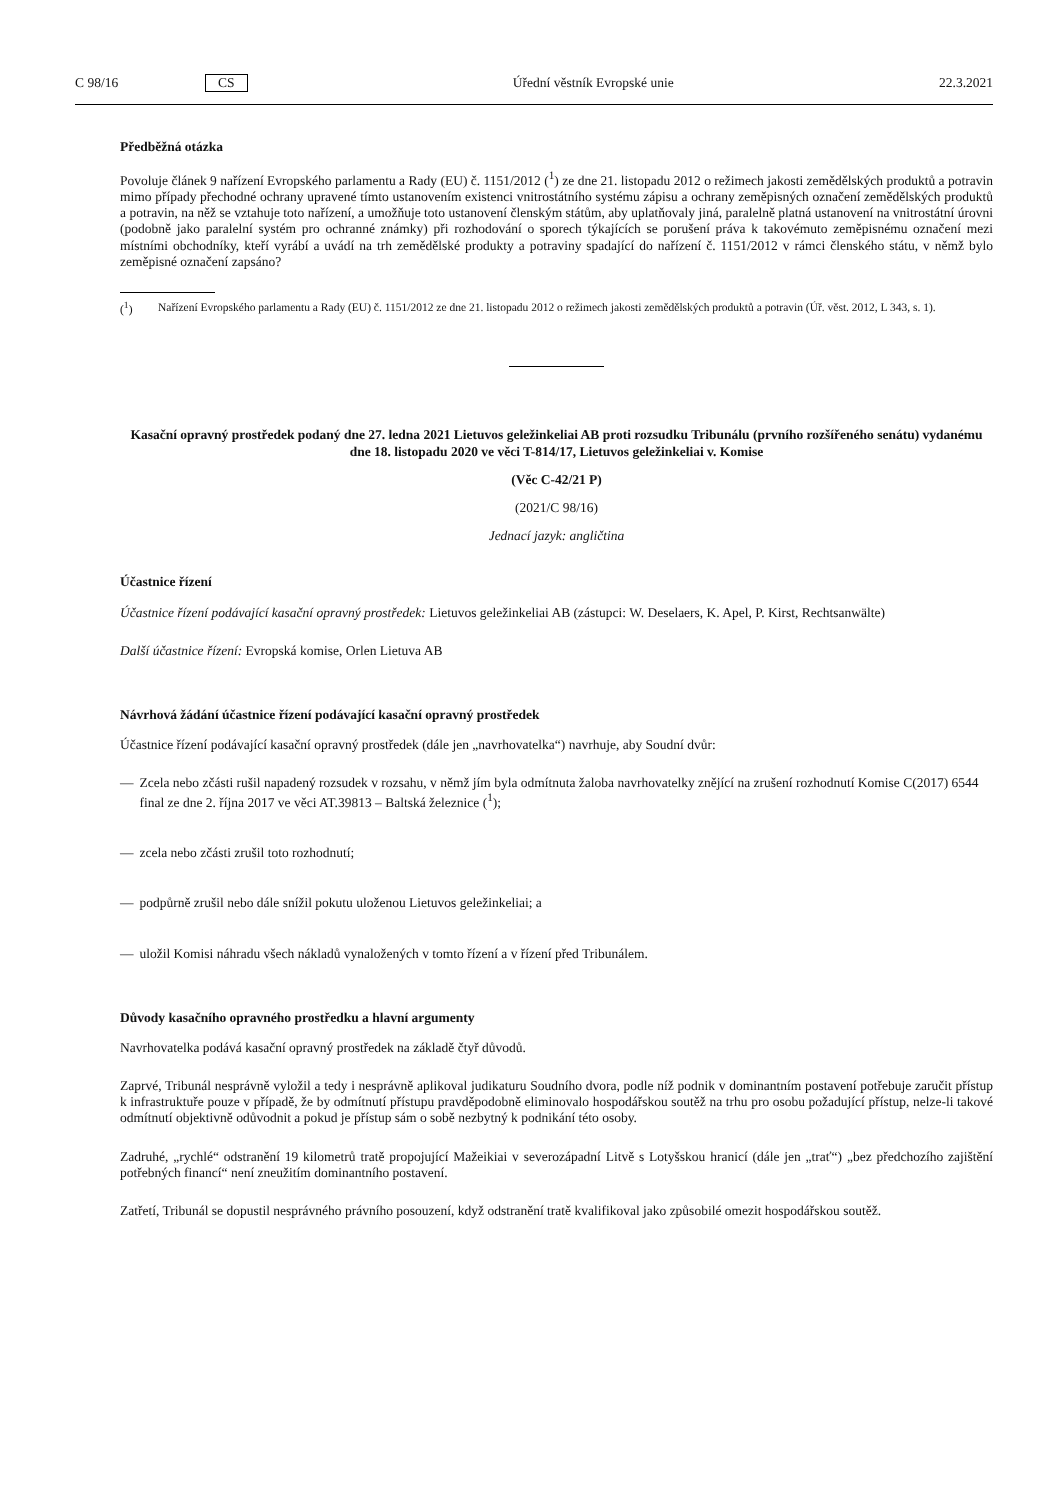C 98/16 CS Úřední věstník Evropské unie 22.3.2021
Předběžná otázka
Povoluje článek 9 nařízení Evropského parlamentu a Rady (EU) č. 1151/2012 (<sup>1</sup>) ze dne 21. listopadu 2012 o režimech jakosti zemědělských produktů a potravin mimo případy přechodné ochrany upravené tímto ustanovením existenci vnitrostátního systému zápisu a ochrany zeměpisných označení zemědělských produktů a potravin, na něž se vztahuje toto nařízení, a umožňuje toto ustanovení členským státům, aby uplatňovaly jiná, paralelně platná ustanovení na vnitrostátní úrovni (podobně jako paralelní systém pro ochranné známky) při rozhodování o sporech týkajících se porušení práva k takovémuto zeměpisnému označení mezi místními obchodníky, kteří vyrábí a uvádí na trh zemědělské produkty a potraviny spadající do nařízení č. 1151/2012 v rámci členského státu, v němž bylo zeměpisné označení zapsáno?
(<sup>1</sup>)
Nařízení Evropského parlamentu a Rady (EU) č. 1151/2012 ze dne 21. listopadu 2012 o režimech jakosti zemědělských produktů a potravin (Úř. věst. 2012, L 343, s. 1).
Kasační opravný prostředek podaný dne 27. ledna 2021 Lietuvos geležinkeliai AB proti rozsudku Tribunálu (prvního rozšířeného senátu) vydanému dne 18. listopadu 2020 ve věci T-814/17, Lietuvos geležinkeliai v. Komise
(Věc C-42/21 P)
(2021/C 98/16)
Jednací jazyk: angličtina
Účastnice řízení
Účastnice řízení podávající kasační opravný prostředek: Lietuvos geležinkeliai AB (zástupci: W. Deselaers, K. Apel, P. Kirst, Rechtsanwälte)
Další účastnice řízení: Evropská komise, Orlen Lietuva AB
Návrhová žádání účastnice řízení podávající kasační opravný prostředek
Účastnice řízení podávající kasační opravný prostředek (dále jen „navrhovatelka“) navrhuje, aby Soudní dvůr:
— Zcela nebo zčásti rušil napadený rozsudek v rozsahu, v němž jím byla odmítnuta žaloba navrhovatelky znějící na zrušení rozhodnutí Komise C(2017) 6544 final ze dne 2. října 2017 ve věci AT.39813 – Baltská železnice (<sup>1</sup>);
— zcela nebo zčásti zrušil toto rozhodnutí;
— podpůrně zrušil nebo dále snížil pokutu uloženou Lietuvos geležinkeliai; a
— uložil Komisi náhradu všech nákladů vynaložených v tomto řízení a v řízení před Tribunálem.
Důvody kasačního opravného prostředku a hlavní argumenty
Navrhovatelka podává kasační opravný prostředek na základě čtyř důvodů.
Zaprvé, Tribunál nesprávně vyložil a tedy i nesprávně aplikoval judikaturu Soudního dvora, podle níž podnik v dominantním postavení potřebuje zaručit přístup k infrastruktuře pouze v případě, že by odmítnutí přístupu pravděpodobně eliminovalo hospodářskou soutěž na trhu pro osobu požadující přístup, nelze-li takové odmítnutí objektivně odůvodnit a pokud je přístup sám o sobě nezbytný k podnikání této osoby.
Zadruhé, „rychlé“ odstranění 19 kilometrů tratě propojující Mažeikiai v severozápadní Litvě s Lotyšskou hranicí (dále jen „trať“) „bez předchozího zajištění potřebných financí“ není zneužitím dominantního postavení.
Zatřetí, Tribunál se dopustil nesprávného právního posouzení, když odstranění tratě kvalifikoval jako způsobilé omezit hospodářskou soutěž.